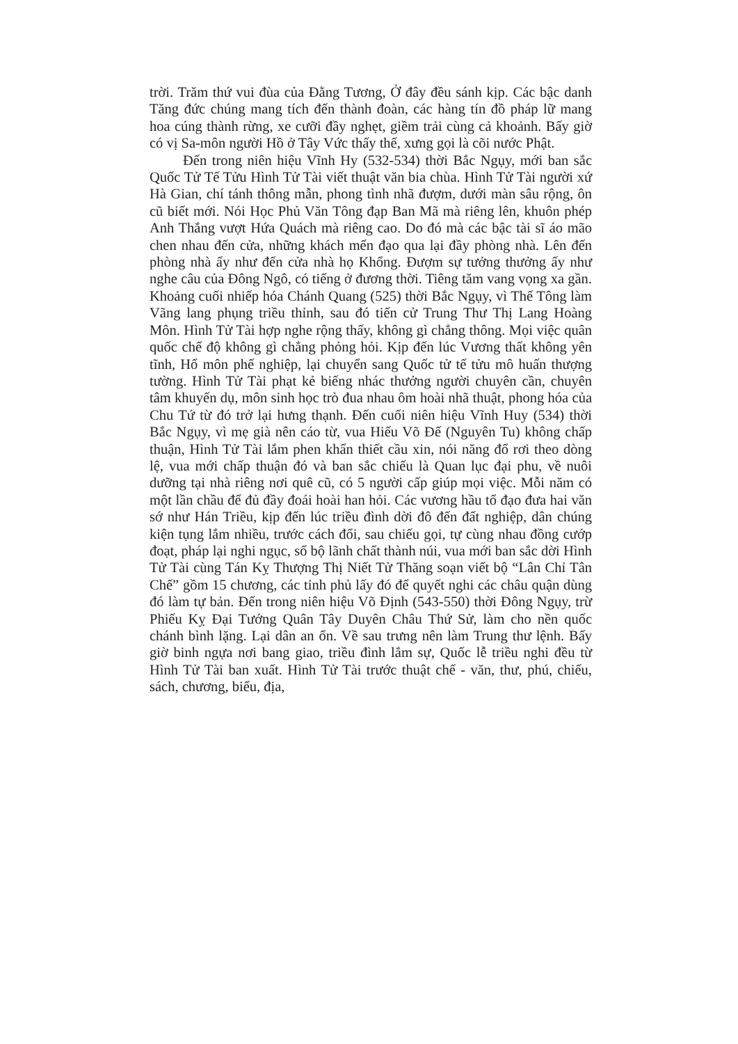trời. Trăm thứ vui đùa của Đằng Tương, Ở đây đều sánh kịp. Các bậc danh Tăng đức chúng mang tích đến thành đoàn, các hàng tín đồ pháp lữ mang hoa cúng thành rừng, xe cưỡi đầy nghẹt, giềm trải cùng cả khoảnh. Bấy giờ có vị Sa-môn người Hồ ở Tây Vức thấy thế, xưng gọi là cõi nước Phật.
Đến trong niên hiệu Vĩnh Hy (532-534) thời Bắc Ngụy, mới ban sắc Quốc Tử Tế Tửu Hình Tử Tài viết thuật văn bia chùa. Hình Tử Tài người xứ Hà Gian, chí tánh thông mẫn, phong tình nhã đượm, dưới màn sâu rộng, ôn cũ biết mới. Nói Học Phủ Văn Tông đạp Ban Mã mà riêng lên, khuôn phép Anh Thắng vượt Hứa Quách mà riêng cao. Do đó mà các bậc tài sĩ áo mão chen nhau đến cửa, những khách mến đạo qua lại đầy phòng nhà. Lên đến phòng nhà ấy như đến cửa nhà họ Khổng. Đượm sự tưởng thưởng ấy như nghe câu của Đông Ngô, có tiếng ở đương thời. Tiêng tăm vang vọng xa gần. Khoảng cuối nhiếp hóa Chánh Quang (525) thời Bắc Ngụy, vì Thế Tông làm Vãng lang phụng triều thỉnh, sau đó tiến cử Trung Thư Thị Lang Hoàng Môn. Hình Tử Tài hợp nghe rộng thấy, không gì chẳng thông. Mọi việc quân quốc chế độ không gì chẳng phỏng hỏi. Kịp đến lúc Vương thất không yên tĩnh, Hổ môn phế nghiệp, lại chuyển sang Quốc tử tế tửu mô huấn thượng tường. Hình Tử Tài phạt kẻ biếng nhác thưởng người chuyên cần, chuyên tâm khuyến dụ, môn sinh học trò đua nhau ôm hoài nhã thuật, phong hóa của Chu Tứ từ đó trở lại hưng thạnh. Đến cuối niên hiệu Vĩnh Huy (534) thời Bắc Ngụy, vì mẹ già nên cáo từ, vua Hiếu Võ Đế (Nguyên Tu) không chấp thuận, Hình Tử Tài lắm phen khẩn thiết cầu xin, nói năng đổ rơi theo dòng lệ, vua mới chấp thuận đó và ban sắc chiếu là Quan lục đại phu, về nuôi dưỡng tại nhà riêng nơi quê cũ, có 5 người cấp giúp mọi việc. Mỗi năm có một lần chầu để đủ đầy đoái hoài han hỏi. Các vương hầu tổ đạo đưa hai văn sớ như Hán Triều, kịp đến lúc triều đình dời đô đến đất nghiệp, dân chúng kiện tụng lắm nhiều, trước cách đổi, sau chiếu gọi, tự cùng nhau đồng cướp đoạt, pháp lại nghi ngục, sổ bộ lãnh chất thành núi, vua mới ban sắc dời Hình Tử Tài cùng Tán Kỵ Thượng Thị Niết Tử Thăng soạn viết bộ “Lân Chỉ Tân Chế” gồm 15 chương, các tỉnh phủ lấy đó để quyết nghi các châu quận dùng đó làm tự bản. Đến trong niên hiệu Võ Định (543-550) thời Đông Ngụy, trừ Phiếu Kỵ Đại Tướng Quân Tây Duyên Châu Thứ Sử, làm cho nền quốc chánh bình lặng. Lại dân an ổn. Về sau trưng nên làm Trung thư lệnh. Bấy giờ binh ngựa nơi bang giao, triều đình lắm sự, Quốc lễ triều nghi đều từ Hình Tử Tài ban xuất. Hình Tử Tài trước thuật chế - văn, thư, phú, chiếu, sách, chương, biểu, địa,